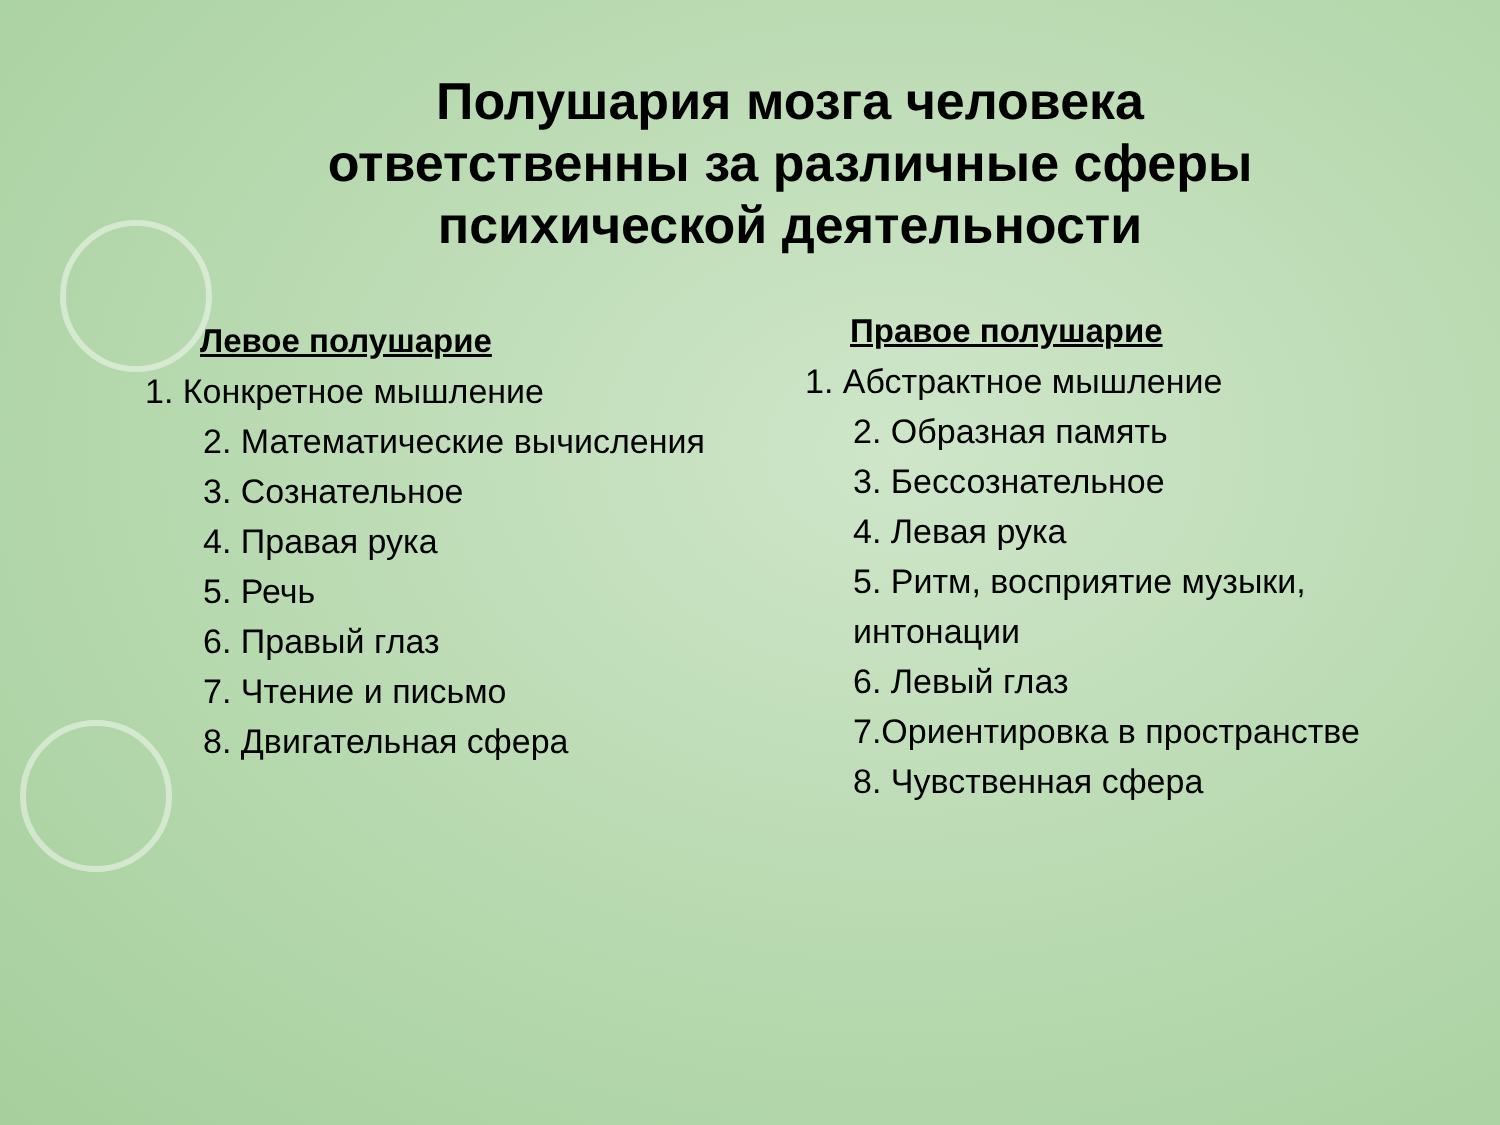Полушария мозга человека
ответственны за различные сферы
психической деятельности
Левое полушарие
1. Конкретное мышление
2. Математические вычисления
3. Сознательное
4. Правая рука
5. Речь
6. Правый глаз
7. Чтение и письмо
8. Двигательная сфера
Правое полушарие
1. Абстрактное мышление
2. Образная память
3. Бессознательное
4. Левая рука
5. Ритм, восприятие музыки, интонации
6. Левый глаз
7.Ориентировка в пространстве
8. Чувственная сфера